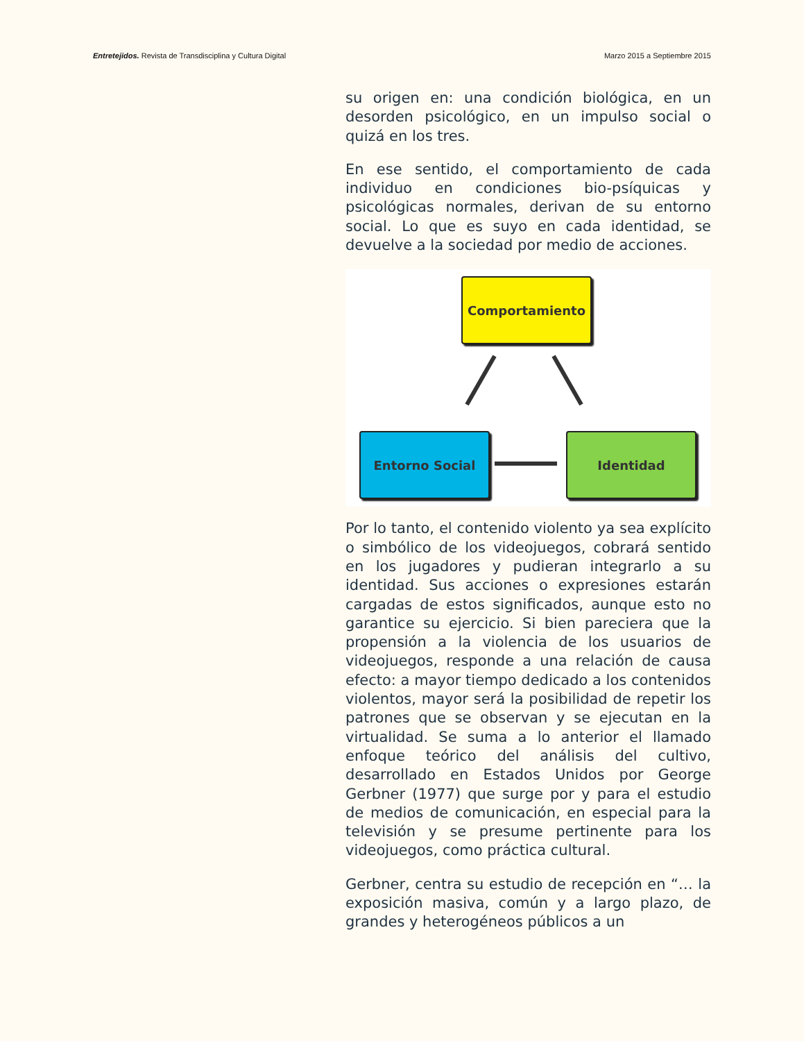Entretejidos. Revista de Transdisciplina y Cultura Digital Marzo 2015 a Septiembre 2015
su origen en: una condición biológica, en un desorden psicológico, en un impulso social o quizá en los tres.
En ese sentido, el comportamiento de cada individuo en condiciones bio-psíquicas y psicológicas normales, derivan de su entorno social. Lo que es suyo en cada identidad, se devuelve a la sociedad por medio de acciones.
Comportamiento
Entorno Social Identidad
Por lo tanto, el contenido violento ya sea explícito o simbólico de los videojuegos, cobrará sentido en los jugadores y pudieran integrarlo a su identidad. Sus acciones o expresiones estarán cargadas de estos significados, aunque esto no garantice su ejercicio. Si bien pareciera que la propensión a la violencia de los usuarios de videojuegos, responde a una relación de causa efecto: a mayor tiempo dedicado a los contenidos violentos, mayor será la posibilidad de repetir los patrones que se observan y se ejecutan en la virtualidad. Se suma a lo anterior el llamado enfoque teórico del análisis del cultivo, desarrollado en Estados Unidos por George Gerbner (1977) que surge por y para el estudio de medios de comunicación, en especial para la televisión y se presume pertinente para los videojuegos, como práctica cultural.
Gerbner, centra su estudio de recepción en “… la exposición masiva, común y a largo plazo, de grandes y heterogéneos públicos a un